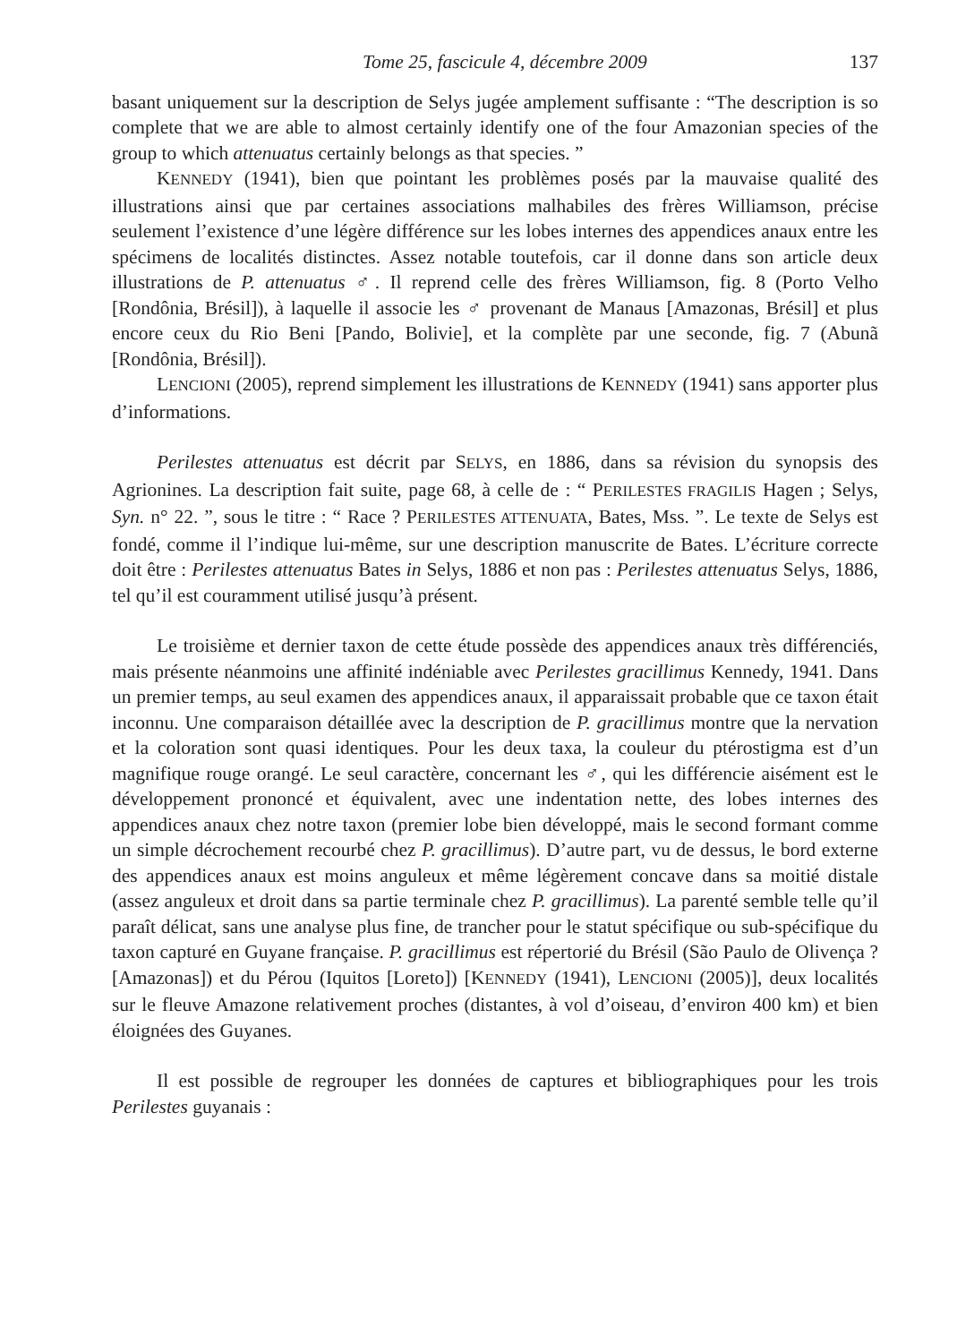Tome 25, fascicule 4, décembre 2009 137
basant uniquement sur la description de Selys jugée amplement suffisante : “The description is so complete that we are able to almost certainly identify one of the four Amazonian species of the group to which attenuatus certainly belongs as that species. ”
KENNEDY (1941), bien que pointant les problèmes posés par la mauvaise qualité des illustrations ainsi que par certaines associations malhabiles des frères Williamson, précise seulement l’existence d’une légère différence sur les lobes internes des appendices anaux entre les spécimens de localités distinctes. Assez notable toutefois, car il donne dans son article deux illustrations de P. attenuatus ♂. Il reprend celle des frères Williamson, fig. 8 (Porto Velho [Rondônia, Brésil]), à laquelle il associe les ♂ provenant de Manaus [Amazonas, Brésil] et plus encore ceux du Rio Beni [Pando, Bolivie], et la complète par une seconde, fig. 7 (Abunã [Rondônia, Brésil]).
LENCIONI (2005), reprend simplement les illustrations de KENNEDY (1941) sans apporter plus d’informations.
Perilestes attenuatus est décrit par SELYS, en 1886, dans sa révision du synopsis des Agrionines. La description fait suite, page 68, à celle de : “ PERILESTES FRAGILIS Hagen ; Selys, Syn. n° 22. ”, sous le titre : “ Race ? PERILESTES ATTENUATA, Bates, Mss. ”. Le texte de Selys est fondé, comme il l’indique lui-même, sur une description manuscrite de Bates. L’écriture correcte doit être : Perilestes attenuatus Bates in Selys, 1886 et non pas : Perilestes attenuatus Selys, 1886, tel qu’il est couramment utilisé jusqu’à présent.
Le troisième et dernier taxon de cette étude possède des appendices anaux très différenciés, mais présente néanmoins une affinité indéniable avec Perilestes gracillimus Kennedy, 1941. Dans un premier temps, au seul examen des appendices anaux, il apparaissait probable que ce taxon était inconnu. Une comparaison détaillée avec la description de P. gracillimus montre que la nervation et la coloration sont quasi identiques. Pour les deux taxa, la couleur du ptérostigma est d’un magnifique rouge orangé. Le seul caractère, concernant les ♂, qui les différencie aisément est le développement prononcé et équivalent, avec une indentation nette, des lobes internes des appendices anaux chez notre taxon (premier lobe bien développé, mais le second formant comme un simple décrochement recourbé chez P. gracillimus). D’autre part, vu de dessus, le bord externe des appendices anaux est moins anguleux et même légèrement concave dans sa moitié distale (assez anguleux et droit dans sa partie terminale chez P. gracillimus). La parenté semble telle qu’il paraît délicat, sans une analyse plus fine, de trancher pour le statut spécifique ou sub-spécifique du taxon capturé en Guyane française. P. gracillimus est répertorié du Brésil (São Paulo de Olivença ? [Amazonas]) et du Pérou (Iquitos [Loreto]) [KENNEDY (1941), LENCIONI (2005)], deux localités sur le fleuve Amazone relativement proches (distantes, à vol d’oiseau, d’environ 400 km) et bien éloignées des Guyanes.
Il est possible de regrouper les données de captures et bibliographiques pour les trois Perilestes guyanais :